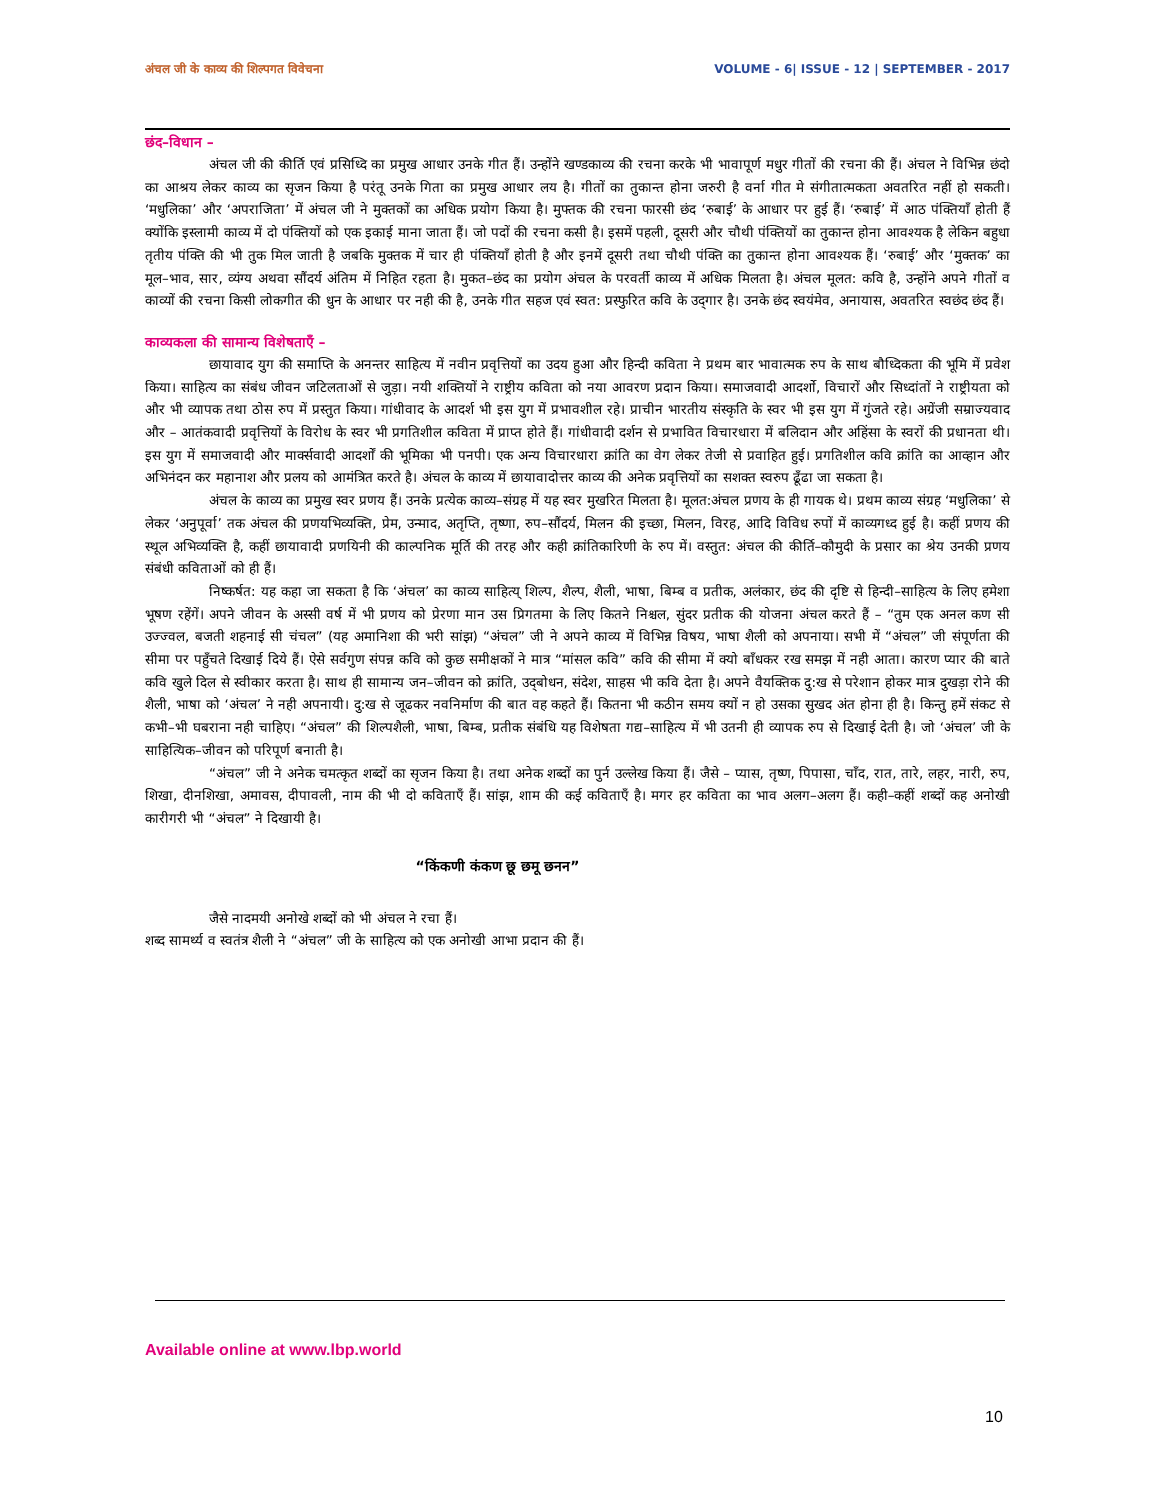अंचल जी के काव्य की शिल्पगत विवेचना VOLUME - 6| ISSUE - 12 | SEPTEMBER - 2017
छंद–विधान –
अंचल जी की कीर्ति एवं प्रसिध्दि का प्रमुख आधार उनके गीत हैं। उन्होंने खण्डकाव्य की रचना करके भी भावापूर्ण मधुर गीतों की रचना की हैं। अंचल ने विभिन्न छंदो का आश्रय लेकर काव्य का सृजन किया है परंतू उनके गिता का प्रमुख आधार लय है। गीतों का तुकान्त होना जरुरी है वर्ना गीत मे संगीतात्मकता अवतरित नहीं हो सकती। ‘मधुलिका’ और ‘अपराजिता’ में अंचल जी ने मुक्तकों का अधिक प्रयोग किया है। मुफ्तक की रचना फारसी छंद ‘रुबाई’ के आधार पर हुई हैं। ‘रुबाई’ में आठ पंक्तियाँ होती हैं क्योंकि इस्लामी काव्य में दो पंक्तियों को एक इकाई माना जाता हैं। जो पदों की रचना कसी है। इसमें पहली, दूसरी और चौथी पंक्तियों का तुकान्त होना आवश्यक है लेकिन बहुधा तृतीय पंक्ति की भी तुक मिल जाती है जबकि मुक्तक में चार ही पंक्तियाँ होती है और इनमें दूसरी तथा चौथी पंक्ति का तुकान्त होना आवश्यक हैं। ‘रुबाई’ और ‘मुक्तक’ का मूल–भाव, सार, व्यंग्य अथवा सौंदर्य अंतिम में निहित रहता है। मुकत–छंद का प्रयोग अंचल के परवर्ती काव्य में अधिक मिलता है। अंचल मूलत: कवि है, उन्होंने अपने गीतों व काव्यों की रचना किसी लोकगीत की धुन के आधार पर नही की है, उनके गीत सहज एवं स्वत: प्रस्फुरित कवि के उद्‌गार है। उनके छंद स्वयंमेव, अनायास, अवतरित स्वछंद छंद हैं।
काव्यकला की सामान्य विशेषताएँ –
छायावाद युग की समाप्ति के अनन्तर साहित्य में नवीन प्रवृत्तियों का उदय हुआ और हिन्दी कविता ने प्रथम बार भावात्मक रुप के साथ बौध्दिकता की भूमि में प्रवेश किया। साहित्य का संबंध जीवन जटिलताओं से जुड़ा। नयी शक्तियों ने राष्ट्रीय कविता को नया आवरण प्रदान किया। समाजवादी आदर्शो, विचारों और सिध्दांतों ने राष्ट्रीयता को और भी व्यापक तथा ठोस रुप में प्रस्तुत किया। गांधीवाद के आदर्श भी इस युग में प्रभावशील रहे। प्राचीन भारतीय संस्कृति के स्वर भी इस युग में गुंजते रहे। अग्रेंजी सम्राज्यवाद और – आतंकवादी प्रवृत्तियों के विरोध के स्वर भी प्रगतिशील कविता में प्राप्त होते हैं। गांधीवादी दर्शन से प्रभावित विचारधारा में बलिदान और अहिंसा के स्वरों की प्रधानता थी। इस युग में समाजवादी और मार्क्सवादी आदर्शों की भूमिका भी पनपी। एक अन्य विचारधारा क्रांति का वेग लेकर तेजी से प्रवाहित हुई। प्रगतिशील कवि क्रांति का आव्हान और अभिनंदन कर महानाश और प्रलय को आमंत्रित करते है। अंचल के काव्य में छायावादोत्तर काव्य की अनेक प्रवृत्तियों का सशक्त स्वरुप ढूँढा जा सकता है।
अंचल के काव्य का प्रमुख स्वर प्रणय हैं। उनके प्रत्येक काव्य–संग्रह में यह स्वर मुखरित मिलता है। मूलत:अंचल प्रणय के ही गायक थे। प्रथम काव्य संग्रह ‘मधुलिका’ से लेकर ‘अनुपूर्वा’ तक अंचल की प्रणयभिव्यक्ति, प्रेम, उन्माद, अतृप्ति, तृष्णा, रुप–सौंदर्य, मिलन की इच्छा, मिलन, विरह, आदि विविध रुपों में काव्यगध्द हुई है। कहीं प्रणय की स्थूल अभिव्यक्ति है, कहीं छायावादी प्रणयिनी की काल्पनिक मूर्ति की तरह और कही क्रांतिकारिणी के रुप में। वस्तुत: अंचल की कीर्ति–कौमुदी के प्रसार का श्रेय उनकी प्रणय संबंधी कविताओं को ही हैं।
निष्कर्षत: यह कहा जा सकता है कि ‘अंचल’ का काव्य साहित्य् शिल्प, शैल्प, शैली, भाषा, बिम्ब व प्रतीक, अलंकार, छंद की दृष्टि से हिन्दी–साहित्य के लिए हमेशा भूषण रहेंगें। अपने जीवन के अस्सी वर्ष में भी प्रणय को प्रेरणा मान उस प्रिगतमा के लिए कितने निश्चल, सुंदर प्रतीक की योजना अंचल करते हैं – “तुम एक अनल कण सी उज्ज्वल, बजती शहनाई सी चंचल” (यह अमानिशा की भरी सांझ) “अंचल” जी ने अपने काव्य में विभिन्न विषय, भाषा शैली को अपनाया। सभी में “अंचल” जी संपूर्णता की सीमा पर पहुँचते दिखाई दिये हैं। ऐसे सर्वगुण संपन्न कवि को कुछ समीक्षकों ने मात्र “मांसल कवि” कवि की सीमा में क्यो बाँधकर रख समझ में नही आता। कारण प्यार की बाते कवि खुले दिल से स्वीकार करता है। साथ ही सामान्य जन–जीवन को क्रांति, उद्‌बोधन, संदेश, साहस भी कवि देता है। अपने वैयक्तिक दु:ख से परेशान होकर मात्र दुखड़ा रोने की शैली, भाषा को ‘अंचल’ ने नही अपनायी। दु:ख से जूढकर नवनिर्माण की बात वह कहते हैं। कितना भी कठीन समय क्यों न हो उसका सुखद अंत होना ही है। किन्तु हमें संकट से कभी–भी घबराना नही चाहिए। “अंचल” की शिल्पशैली, भाषा, बिम्ब, प्रतीक संबंधि यह विशेषता गद्य–साहित्य में भी उतनी ही व्यापक रुप से दिखाई देती है। जो ‘अंचल’ जी के साहित्यिक–जीवन को परिपूर्ण बनाती है।
“अंचल” जी ने अनेक चमत्कृत शब्दों का सृजन किया है। तथा अनेक शब्दों का पुर्न उल्लेख किया हैं। जैसे – प्यास, तृष्ण, पिपासा, चाँद, रात, तारे, लहर, नारी, रुप, शिखा, दीनशिखा, अमावस, दीपावली, नाम की भी दो कविताएँ हैं। सांझ, शाम की कई कविताएँ है। मगर हर कविता का भाव अलग–अलग हैं। कही–कहीं शब्दों कह अनोखी कारीगरी भी “अंचल” ने दिखायी है।
“किंकणी कंकण छू छमू छनन”
जैसे नादमयी अनोखे शब्दों को भी अंचल ने रचा हैं।
शब्द सामर्थ्य व स्वतंत्र शैली ने “अंचल” जी के साहित्य को एक अनोखी आभा प्रदान की हैं।
Available online at www.lbp.world
10